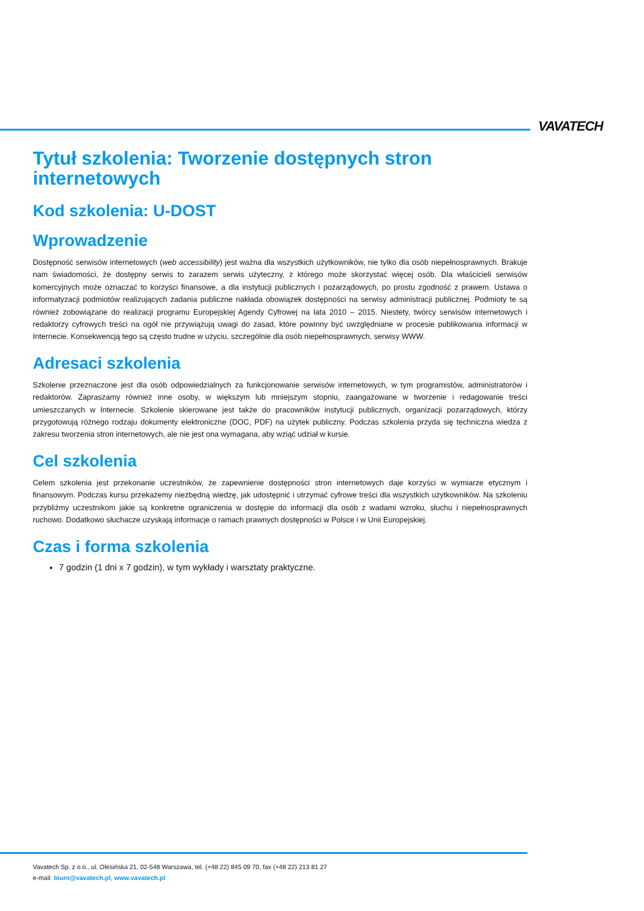VAVATECH
Tytuł szkolenia: Tworzenie dostępnych stron internetowych
Kod szkolenia: U-DOST
Wprowadzenie
Dostępność serwisów internetowych (web accessibility) jest ważna dla wszystkich użytkowników, nie tylko dla osób niepełnosprawnych. Brakuje nam świadomości, że dostępny serwis to zarazem serwis użyteczny, z którego może skorzystać więcej osób. Dla właścicieli serwisów komercyjnych może oznaczać to korzyści finansowe, a dla instytucji publicznych i pozarządowych, po prostu zgodność z prawem. Ustawa o informatyzacji podmiotów realizujących zadania publiczne nakłada obowiązek dostępności na serwisy administracji publicznej. Podmioty te są również zobowiązane do realizacji programu Europejskiej Agendy Cyfrowej na lata 2010 – 2015. Niestety, twórcy serwisów internetowych i redaktorzy cyfrowych treści na ogół nie przywiązują uwagi do zasad, które powinny być uwzględniane w procesie publikowania informacji w Internecie. Konsekwencją tego są często trudne w użyciu, szczególnie dla osób niepełnosprawnych, serwisy WWW.
Adresaci szkolenia
Szkolenie przeznaczone jest dla osób odpowiedzialnych za funkcjonowanie serwisów internetowych, w tym programistów, administratorów i redaktorów. Zapraszamy również inne osoby, w większym lub mniejszym stopniu, zaangażowane w tworzenie i redagowanie treści umieszczanych w Internecie. Szkolenie skierowane jest także do pracowników instytucji publicznych, organizacji pozarządowych, którzy przygotowują różnego rodzaju dokumenty elektroniczne (DOC, PDF) na użytek publiczny. Podczas szkolenia przyda się techniczna wiedza z zakresu tworzenia stron internetowych, ale nie jest ona wymagana, aby wziąć udział w kursie.
Cel szkolenia
Celem szkolenia jest przekonanie uczestników, że zapewnienie dostępności stron internetowych daje korzyści w wymiarze etycznym i finansowym. Podczas kursu przekażemy niezbędną wiedzę, jak udostępnić i utrzymać cyfrowe treści dla wszystkich użytkowników. Na szkoleniu przybliżmy uczestnikom jakie są konkretne ograniczenia w dostępie do informacji dla osób z wadami wzroku, słuchu i niepełnosprawnych ruchowo. Dodatkowo słuchacze uzyskają informacje o ramach prawnych dostępności w Polsce i w Unii Europejskiej.
Czas i forma szkolenia
7 godzin (1 dni x 7 godzin), w tym wykłady i warsztaty praktyczne.
Vavatech Sp. z o.o., ul. Olesińska 21, 02-548 Warszawa, tel. (+48 22) 845 09 70, fax (+48 22) 213 81 27
e-mail: biuro@vavatech.pl, www.vavatech.pl